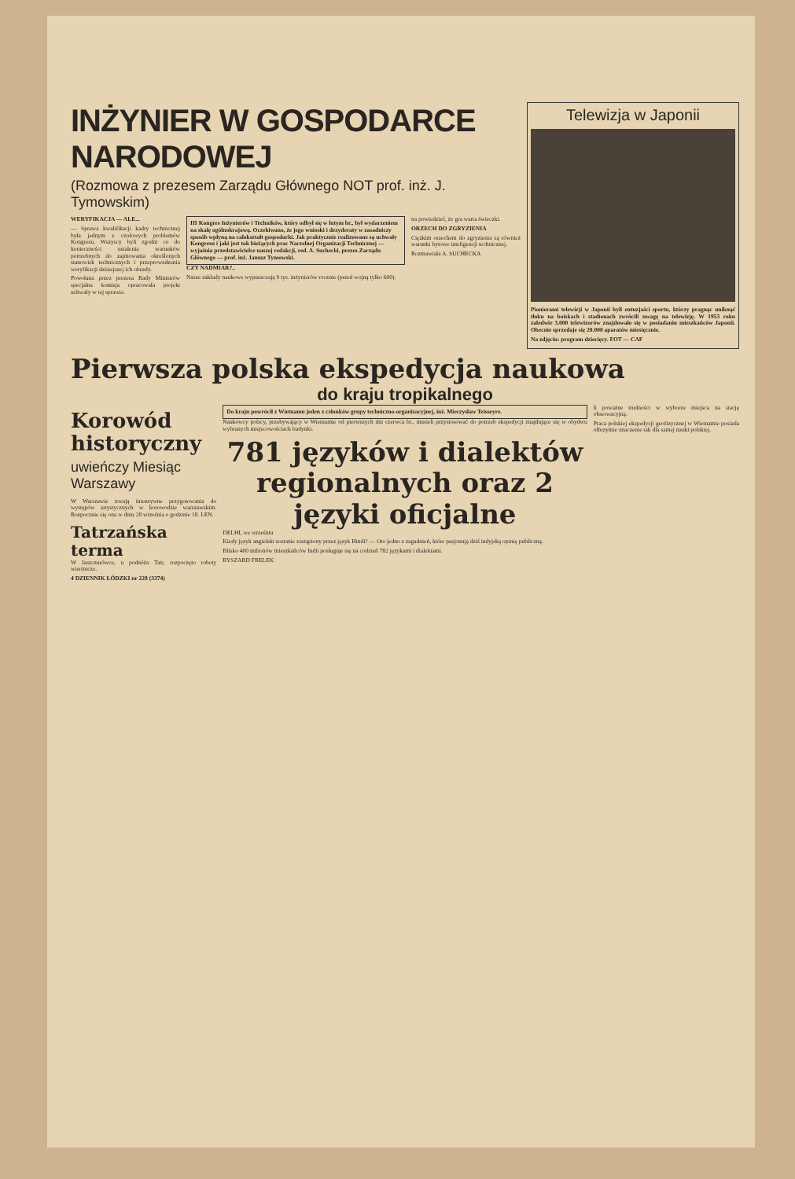INŻYNIER W GOSPODARCE NARODOWEJ
(Rozmowa z prezesem Zarządu Głównego NOT prof. inż. J. Tymowskim)
WERYFIKACJA — ALE...
— Sprawa kwalifikacji kadry technicznej była jednym z czołowych problemów Kongresu. Wszyscy byli zgodni co do konieczności ustalenia warunków potrzebnych do zajmowania określonych stanowisk technicznych i przeprowadzenia weryfikacji dzisiejszej ich obsady.
Powołana przez prezesa Rady Ministrów specjalna komisja opracowała projekt uchwały w tej sprawie.
III Kongres Inżynierów i Techników, który odbył się w lutym br., był wydarzeniem na skalę ogólnokrajową. Oczekiwano, że jego wnioski i dezyderaty w zasadniczy sposób wpłyną na całokształt gospodarki. Jak praktycznie realizowane są uchwały Kongresu i jaki jest tok bieżących prac Naczelnej Organizacji Technicznej — wyjaśnia przedstawicielce naszej redakcji, red. A. Suchecki, prezes Zarządu Głównego — prof. inż. Janusz Tymowski.
CZY NADMIAR?..
Nasze zakłady naukowe wypuszczają 9 tys. inżynierów rocznie (przed wojną tylko 600).
na powiedzieć, że gra warta świeczki.
ORZECH DO ZGRYZIENIA
Ciężkim orzechem do zgryzienia są również warunki bytowe inteligencji technicznej.
Rozmawiała A. SUCHECKA
Telewizja w Japonii
Pionierami telewizji w Japonii byli entuzjaści sportu, którzy pragnąc uniknąć tłoku na boiskach i stadionach zwrócili uwagę na telewizję. W 1953 roku zaledwie 3.000 telewizorów znajdowało się w posiadaniu mieszkańców Japonii. Obecnie sprzedaje się 20.000 aparatów miesięcznie.
Na zdjęciu: program dziecięcy. FOT — CAF
Pierwsza polska ekspedycja naukowa
do kraju tropikalnego
Korowód historyczny
uwieńczy Miesiąc Warszawy
W Warszawie trwają intensywne przygotowania do występów artystycznych w korowodzie warszawskim. Rozpocznie się ona w dniu 28 września o godzinie 18. LEN.
Tatrzańska terma
W Jaszczurówce, u podnóża Tatr, rozpoczęto roboty wiertnicze.
Do kraju powrócił z Wietnamu jeden z członków grupy techniczno-organizacyjnej, inż. Mieczysław Teisseyre.
Naukowcy polscy, przebywający w Wietnamie od pierwszych dni czerwca br., musieli przystosować do potrzeb ekspedycji znajdujące się w obydwu wybranych miejscowościach budynki.
781 języków i dialektów regionalnych oraz 2 języki oficjalne
DELHI, we wrześniu
Kiedy język angielski zostanie zastąpiony przez język Hindi? — Oto jedno z zagadnień, które pasjonują dziś indyjską opinię publiczną.
Blisko 400 milionów mieszkańców Indii posługuje się na codzień 782 językami i dialektami.
RYSZARD FRELEK
li poważne trudności w wyborze miejsca na stację obserwacyjną.
Praca polskiej ekspedycji geofizycznej w Wietnamie posiada olbrzymie znaczenie tak dla samej nauki polskiej.
4 DZIENNIK ŁÓDZKI nr 228 (3374)